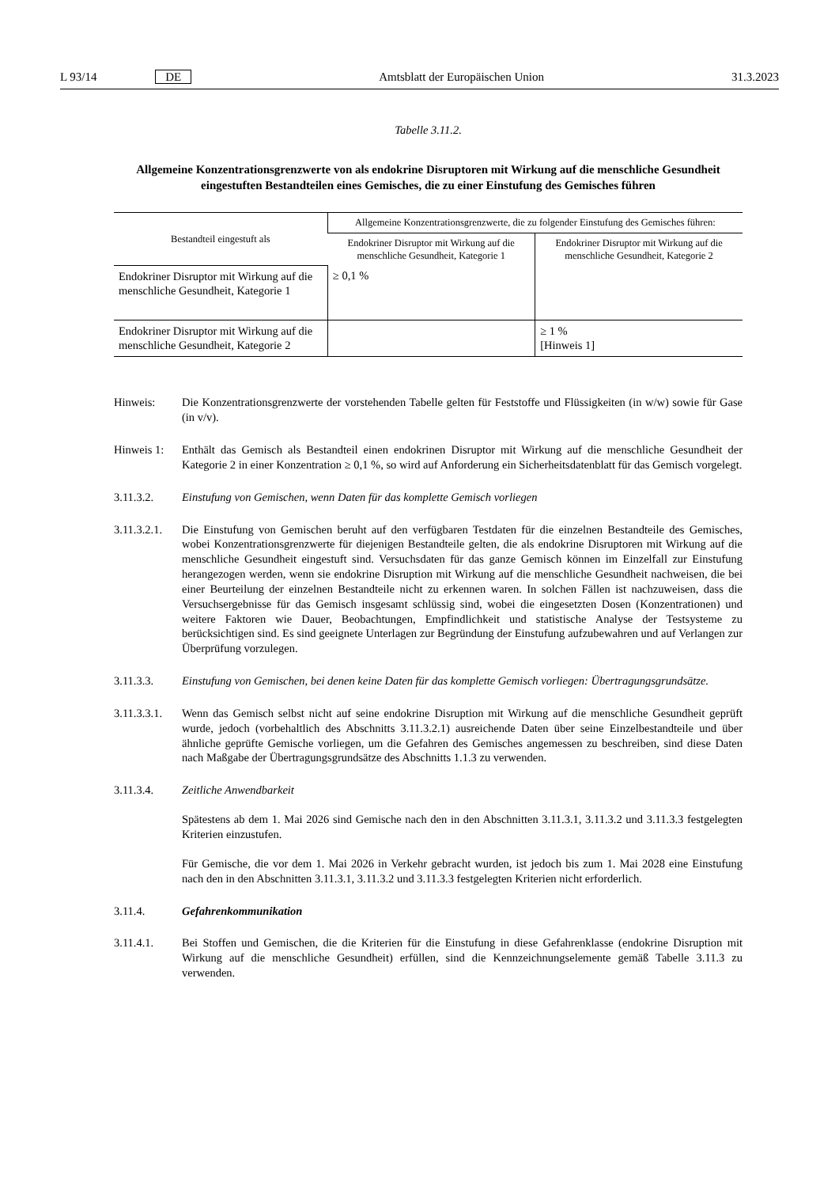L 93/14 DE Amtsblatt der Europäischen Union 31.3.2023
Tabelle 3.11.2.
Allgemeine Konzentrationsgrenzwerte von als endokrine Disruptoren mit Wirkung auf die menschliche Gesundheit eingestuften Bestandteilen eines Gemisches, die zu einer Einstufung des Gemisches führen
| Bestandteil eingestuft als | Allgemeine Konzentrationsgrenzwerte, die zu folgender Einstufung des Gemisches führen: | |
| --- | --- | --- |
| | Endokriner Disruptor mit Wirkung auf die menschliche Gesundheit, Kategorie 1 | Endokriner Disruptor mit Wirkung auf die menschliche Gesundheit, Kategorie 2 |
| Endokriner Disruptor mit Wirkung auf die menschliche Gesundheit, Kategorie 1 | ≥ 0,1 % | |
| Endokriner Disruptor mit Wirkung auf die menschliche Gesundheit, Kategorie 2 | | ≥ 1 % [Hinweis 1] |
Hinweis: Die Konzentrationsgrenzwerte der vorstehenden Tabelle gelten für Feststoffe und Flüssigkeiten (in w/w) sowie für Gase (in v/v).
Hinweis 1: Enthält das Gemisch als Bestandteil einen endokrinen Disruptor mit Wirkung auf die menschliche Gesundheit der Kategorie 2 in einer Konzentration ≥ 0,1 %, so wird auf Anforderung ein Sicherheitsdatenblatt für das Gemisch vorgelegt.
3.11.3.2. Einstufung von Gemischen, wenn Daten für das komplette Gemisch vorliegen
3.11.3.2.1. Die Einstufung von Gemischen beruht auf den verfügbaren Testdaten für die einzelnen Bestandteile des Gemisches, wobei Konzentrationsgrenzwerte für diejenigen Bestandteile gelten, die als endokrine Disruptoren mit Wirkung auf die menschliche Gesundheit eingestuft sind. Versuchsdaten für das ganze Gemisch können im Einzelfall zur Einstufung herangezogen werden, wenn sie endokrine Disruption mit Wirkung auf die menschliche Gesundheit nachweisen, die bei einer Beurteilung der einzelnen Bestandteile nicht zu erkennen waren. In solchen Fällen ist nachzuweisen, dass die Versuchsergebnisse für das Gemisch insgesamt schlüssig sind, wobei die eingesetzten Dosen (Konzentrationen) und weitere Faktoren wie Dauer, Beobachtungen, Empfindlichkeit und statistische Analyse der Testsysteme zu berücksichtigen sind. Es sind geeignete Unterlagen zur Begründung der Einstufung aufzubewahren und auf Verlangen zur Überprüfung vorzulegen.
3.11.3.3. Einstufung von Gemischen, bei denen keine Daten für das komplette Gemisch vorliegen: Übertragungsgrundsätze.
3.11.3.3.1. Wenn das Gemisch selbst nicht auf seine endokrine Disruption mit Wirkung auf die menschliche Gesundheit geprüft wurde, jedoch (vorbehaltlich des Abschnitts 3.11.3.2.1) ausreichende Daten über seine Einzelbestandteile und über ähnliche geprüfte Gemische vorliegen, um die Gefahren des Gemisches angemessen zu beschreiben, sind diese Daten nach Maßgabe der Übertragungsgrundsätze des Abschnitts 1.1.3 zu verwenden.
3.11.3.4. Zeitliche Anwendbarkeit
Spätestens ab dem 1. Mai 2026 sind Gemische nach den in den Abschnitten 3.11.3.1, 3.11.3.2 und 3.11.3.3 festgelegten Kriterien einzustufen.
Für Gemische, die vor dem 1. Mai 2026 in Verkehr gebracht wurden, ist jedoch bis zum 1. Mai 2028 eine Einstufung nach den in den Abschnitten 3.11.3.1, 3.11.3.2 und 3.11.3.3 festgelegten Kriterien nicht erforderlich.
3.11.4. Gefahrenkommunikation
3.11.4.1. Bei Stoffen und Gemischen, die die Kriterien für die Einstufung in diese Gefahrenklasse (endokrine Disruption mit Wirkung auf die menschliche Gesundheit) erfüllen, sind die Kennzeichnungselemente gemäß Tabelle 3.11.3 zu verwenden.